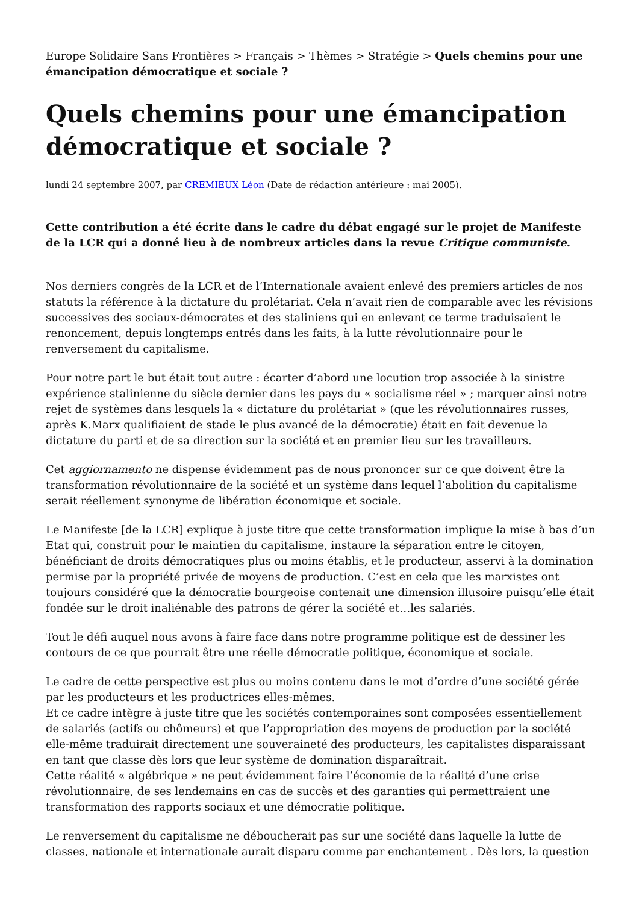Europe Solidaire Sans Frontières > Français > Thèmes > Stratégie > Quels chemins pour une émancipation démocratique et sociale ?
Quels chemins pour une émancipation démocratique et sociale ?
lundi 24 septembre 2007, par CREMIEUX Léon (Date de rédaction antérieure : mai 2005).
Cette contribution a été écrite dans le cadre du débat engagé sur le projet de Manifeste de la LCR qui a donné lieu à de nombreux articles dans la revue Critique communiste.
Nos derniers congrès de la LCR et de l’Internationale avaient enlevé des premiers articles de nos statuts la référence à la dictature du prolétariat. Cela n’avait rien de comparable avec les révisions successives des sociaux-démocrates et des staliniens qui en enlevant ce terme traduisaient le renoncement, depuis longtemps entrés dans les faits, à la lutte révolutionnaire pour le renversement du capitalisme.
Pour notre part le but était tout autre : écarter d’abord une locution trop associée à la sinistre expérience stalinienne du siècle dernier dans les pays du « socialisme réel » ; marquer ainsi notre rejet de systèmes dans lesquels la « dictature du prolétariat » (que les révolutionnaires russes, après K.Marx qualifiaient de stade le plus avancé de la démocratie) était en fait devenue la dictature du parti et de sa direction sur la société et en premier lieu sur les travailleurs.
Cet aggiornamento ne dispense évidemment pas de nous prononcer sur ce que doivent être la transformation révolutionnaire de la société et un système dans lequel l’abolition du capitalisme serait réellement synonyme de libération économique et sociale.
Le Manifeste [de la LCR] explique à juste titre que cette transformation implique la mise à bas d’un Etat qui, construit pour le maintien du capitalisme, instaure la séparation entre le citoyen, bénéficiant de droits démocratiques plus ou moins établis, et le producteur, asservi à la domination permise par la propriété privée de moyens de production. C’est en cela que les marxistes ont toujours considéré que la démocratie bourgeoise contenait une dimension illusoire puisqu’elle était fondée sur le droit inaliénable des patrons de gérer la société et…les salariés.
Tout le défi auquel nous avons à faire face dans notre programme politique est de dessiner les contours de ce que pourrait être une réelle démocratie politique, économique et sociale.
Le cadre de cette perspective est plus ou moins contenu dans le mot d’ordre d’une société gérée par les producteurs et les productrices elles-mêmes.
Et ce cadre intègre à juste titre que les sociétés contemporaines sont composées essentiellement de salariés (actifs ou chômeurs) et que l’appropriation des moyens de production par la société elle-même traduirait directement une souveraineté des producteurs, les capitalistes disparaissant en tant que classe dès lors que leur système de domination disparaîtrait.
Cette réalité « algébrique » ne peut évidemment faire l’économie de la réalité d’une crise révolutionnaire, de ses lendemains en cas de succès et des garanties qui permettraient une transformation des rapports sociaux et une démocratie politique.
Le renversement du capitalisme ne déboucherait pas sur une société dans laquelle la lutte de classes, nationale et internationale aurait disparu comme par enchantement . Dès lors, la question